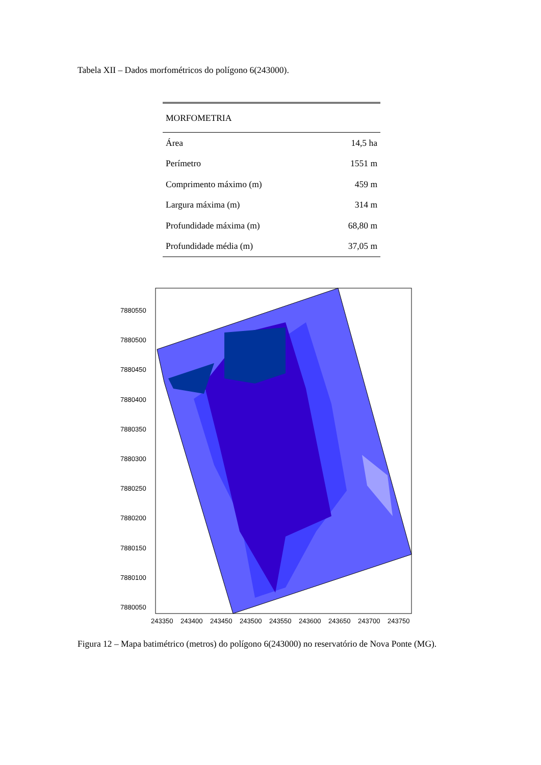Tabela XII – Dados morfométricos do polígono 6(243000).
| MORFOMETRIA | |
| Área | 14,5 ha |
| Perímetro | 1551 m |
| Comprimento máximo (m) | 459 m |
| Largura máxima (m) | 314 m |
| Profundidade máxima (m) | 68,80 m |
| Profundidade média (m) | 37,05 m |
7880550
7880500
7880450
7880400
7880350
7880300
7880250
7880200
7880150
7880100
7880050
243350
243400
243450
243500
243550
243600
243650
243700
243750
Figura 12 – Mapa batimétrico (metros) do polígono 6(243000) no reservatório de Nova Ponte (MG).